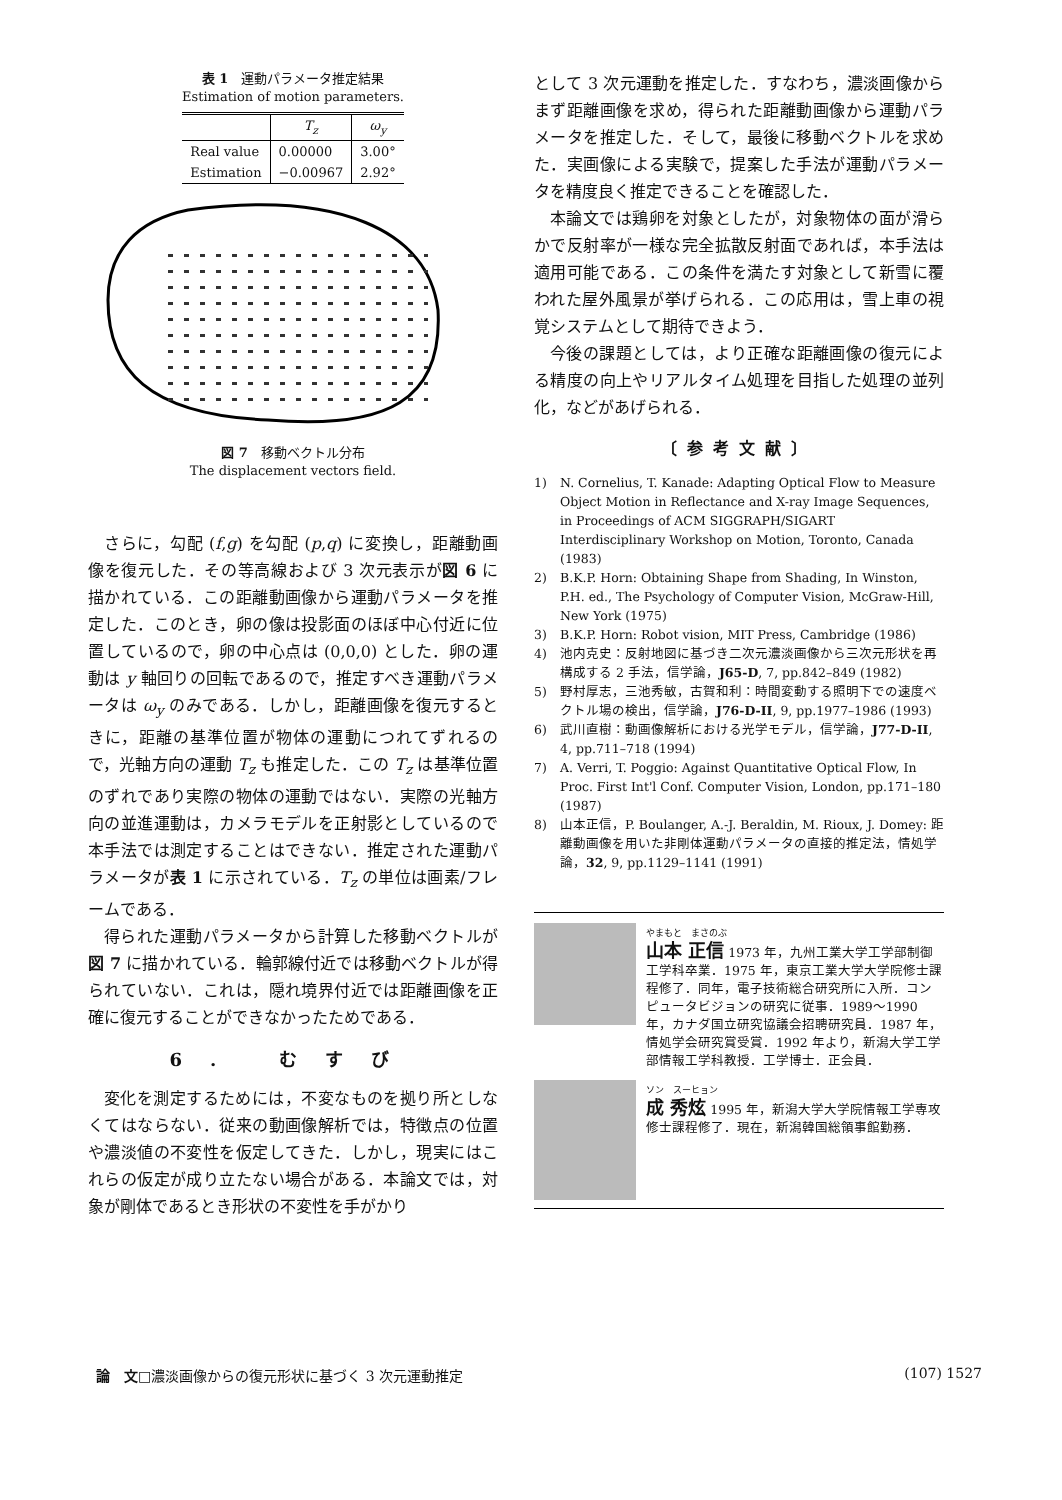表 1　運動パラメータ推定結果
Estimation of motion parameters.
| | T<sub>z</sub> | ω<sub>y</sub> |
| --- | --- | --- |
| Real value | 0.00000 | 3.00° |
| Estimation | −0.00967 | 2.92° |
図 7　移動ベクトル分布
The displacement vectors field.
さらに，勾配 (f,g) を勾配 (p,q) に変換し，距離動画像を復元した．その等高線および 3 次元表示が図 6 に描かれている．この距離動画像から運動パラメータを推定した．このとき，卵の像は投影面のほぼ中心付近に位置しているので，卵の中心点は (0,0,0) とした．卵の運動は y 軸回りの回転であるので，推定すべき運動パラメータは ω<sub>y</sub> のみである．しかし，距離画像を復元するときに，距離の基準位置が物体の運動につれてずれるので，光軸方向の運動 T<sub>z</sub> も推定した．この T<sub>z</sub> は基準位置のずれであり実際の物体の運動ではない．実際の光軸方向の並進運動は，カメラモデルを正射影としているので本手法では測定することはできない．推定された運動パラメータが表 1 に示されている．T<sub>z</sub> の単位は画素/フレームである．
得られた運動パラメータから計算した移動ベクトルが図 7 に描かれている．輪郭線付近では移動ベクトルが得られていない．これは，隠れ境界付近では距離画像を正確に復元することができなかったためである．
6. むすび
変化を測定するためには，不変なものを拠り所としなくてはならない．従来の動画像解析では，特徴点の位置や濃淡値の不変性を仮定してきた．しかし，現実にはこれらの仮定が成り立たない場合がある．本論文では，対象が剛体であるとき形状の不変性を手がかり
として 3 次元運動を推定した．すなわち，濃淡画像からまず距離画像を求め，得られた距離動画像から運動パラメータを推定した．そして，最後に移動ベクトルを求めた．実画像による実験で，提案した手法が運動パラメータを精度良く推定できることを確認した．
本論文では鶏卵を対象としたが，対象物体の面が滑らかで反射率が一様な完全拡散反射面であれば，本手法は適用可能である．この条件を満たす対象として新雪に覆われた屋外風景が挙げられる．この応用は，雪上車の視覚システムとして期待できよう．
今後の課題としては，より正確な距離画像の復元による精度の向上やリアルタイム処理を目指した処理の並列化，などがあげられる．
〔参考文献〕
1) N. Cornelius, T. Kanade: Adapting Optical Flow to Measure Object Motion in Reflectance and X-ray Image Sequences, in Proceedings of ACM SIGGRAPH/SIGART Interdisciplinary Workshop on Motion, Toronto, Canada (1983)
2) B.K.P. Horn: Obtaining Shape from Shading, In Winston, P.H. ed., The Psychology of Computer Vision, McGraw-Hill, New York (1975)
3) B.K.P. Horn: Robot vision, MIT Press, Cambridge (1986)
4) 池内克史：反射地図に基づき二次元濃淡画像から三次元形状を再構成する 2 手法，信学論，J65-D, 7, pp.842–849 (1982)
5) 野村厚志，三池秀敏，古賀和利：時間変動する照明下での速度ベクトル場の検出，信学論，J76-D-II, 9, pp.1977–1986 (1993)
6) 武川直樹：動画像解析における光学モデル，信学論，J77-D-II, 4, pp.711–718 (1994)
7) A. Verri, T. Poggio: Against Quantitative Optical Flow, In Proc. First Int'l Conf. Computer Vision, London, pp.171–180 (1987)
8) 山本正信，P. Boulanger, A.-J. Beraldin, M. Rioux, J. Domey: 距離動画像を用いた非剛体運動パラメータの直接的推定法，情処学論，32, 9, pp.1129–1141 (1991)
やまもと　まさのぶ
山本 正信 1973 年，九州工業大学工学部制御工学科卒業．1975 年，東京工業大学大学院修士課程修了．同年，電子技術総合研究所に入所．コンピュータビジョンの研究に従事．1989〜1990 年，カナダ国立研究協議会招聘研究員．1987 年，情処学会研究賞受賞．1992 年より，新潟大学工学部情報工学科教授．工学博士．正会員．
ソン　スーヒョン
成 秀炫 1995 年，新潟大学大学院情報工学専攻修士課程修了．現在，新潟韓国総領事館勤務．
論　文□濃淡画像からの復元形状に基づく 3 次元運動推定 (107) 1527